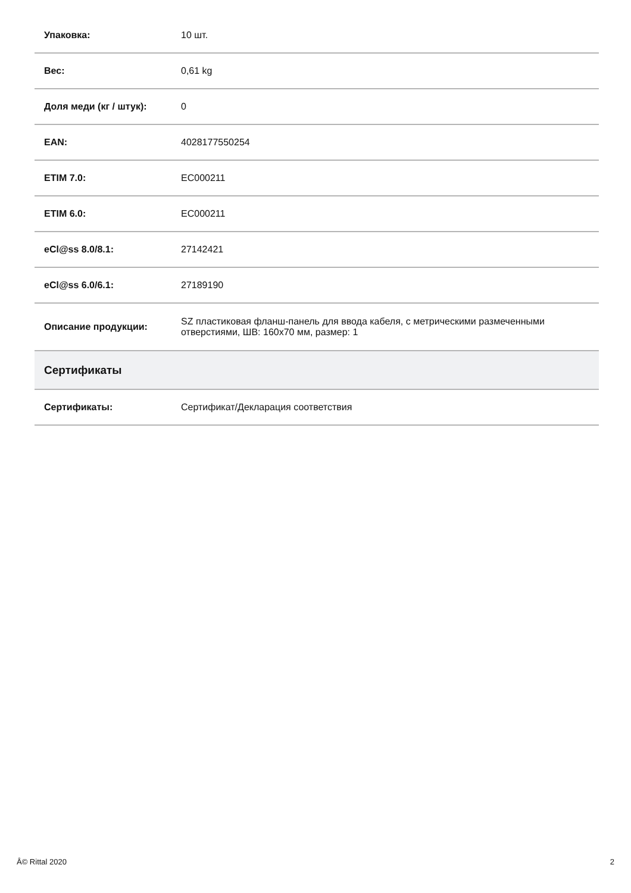| Упаковка: | 10 шт. |
| Вес: | 0,61 kg |
| Доля меди (кг / штук): | 0 |
| EAN: | 4028177550254 |
| ETIM 7.0: | EC000211 |
| ETIM 6.0: | EC000211 |
| eCl@ss 8.0/8.1: | 27142421 |
| eCl@ss 6.0/6.1: | 27189190 |
| Описание продукции: | SZ пластиковая фланш-панель для ввода кабеля, с метрическими размеченными отверстиями, ШВ: 160x70 мм, размер: 1 |
| Сертификаты | |
| Сертификаты: | Сертификат/Декларация соответствия |
Â© Rittal 2020 2